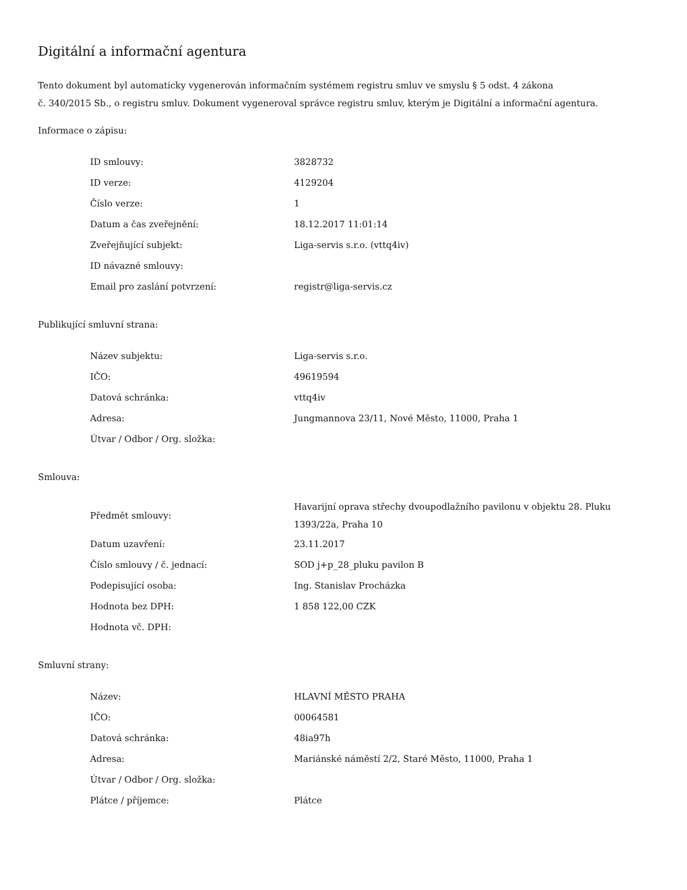Digitální a informační agentura
Tento dokument byl automaticky vygenerován informačním systémem registru smluv ve smyslu § 5 odst. 4 zákona
č. 340/2015 Sb., o registru smluv. Dokument vygeneroval správce registru smluv, kterým je Digitální a informační agentura.
Informace o zápisu:
| ID smlouvy: | 3828732 |
| ID verze: | 4129204 |
| Číslo verze: | 1 |
| Datum a čas zveřejnění: | 18.12.2017 11:01:14 |
| Zveřejňující subjekt: | Liga-servis s.r.o. (vttq4iv) |
| ID návazné smlouvy: | |
| Email pro zaslání potvrzení: | registr@liga-servis.cz |
Publikující smluvní strana:
| Název subjektu: | Liga-servis s.r.o. |
| IČO: | 49619594 |
| Datová schránka: | vttq4iv |
| Adresa: | Jungmannova 23/11, Nové Město, 11000, Praha 1 |
| Útvar / Odbor / Org. složka: | |
Smlouva:
| Předmět smlouvy: | Havarijní oprava střechy dvoupodlažního pavilonu v objektu 28. Pluku 1393/22a, Praha 10 |
| Datum uzavření: | 23.11.2017 |
| Číslo smlouvy / č. jednací: | SOD j+p_28_pluku pavilon B |
| Podepisující osoba: | Ing. Stanislav Procházka |
| Hodnota bez DPH: | 1 858 122,00 CZK |
| Hodnota vč. DPH: | |
Smluvní strany:
| Název: | HLAVNÍ MĚSTO PRAHA |
| IČO: | 00064581 |
| Datová schránka: | 48ia97h |
| Adresa: | Mariánské náměstí 2/2, Staré Město, 11000, Praha 1 |
| Útvar / Odbor / Org. složka: | |
| Plátce / příjemce: | Plátce |